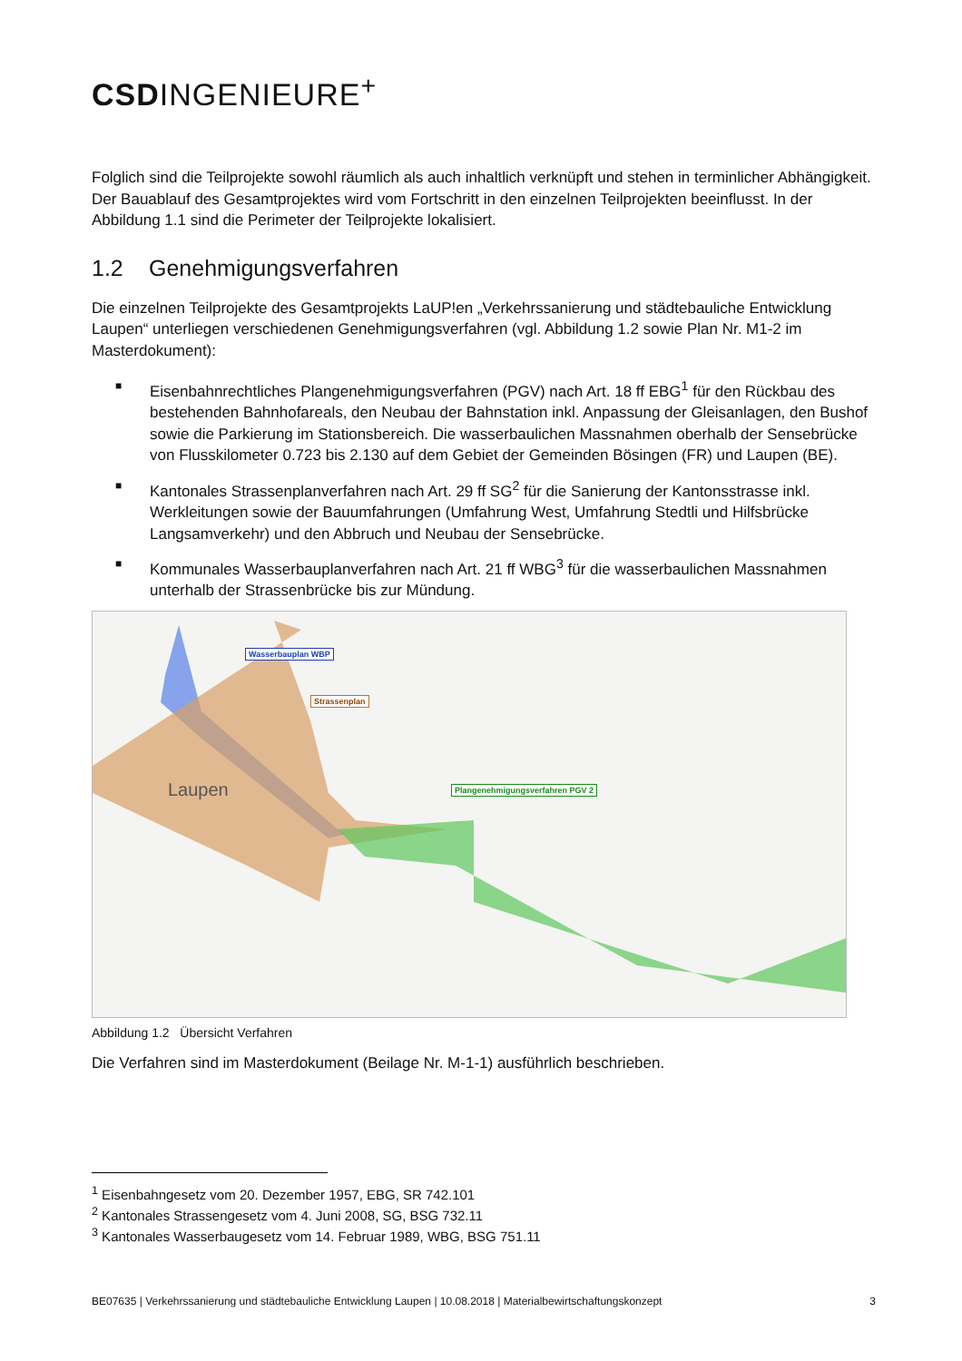CSDINGENIEURE<sup>+</sup>
Folglich sind die Teilprojekte sowohl räumlich als auch inhaltlich verknüpft und stehen in terminlicher Abhängigkeit. Der Bauablauf des Gesamtprojektes wird vom Fortschritt in den einzelnen Teilprojekten beeinflusst. In der Abbildung 1.1 sind die Perimeter der Teilprojekte lokalisiert.
1.2 Genehmigungsverfahren
Die einzelnen Teilprojekte des Gesamtprojekts LaUP!en „Verkehrssanierung und städtebauliche Entwicklung Laupen“ unterliegen verschiedenen Genehmigungsverfahren (vgl. Abbildung 1.2 sowie Plan Nr. M1-2 im Masterdokument):
■ Eisenbahnrechtliches Plangenehmigungsverfahren (PGV) nach Art. 18 ff EBG<sup>1</sup> für den Rückbau des bestehenden Bahnhofareals, den Neubau der Bahnstation inkl. Anpassung der Gleisanlagen, den Bushof sowie die Parkierung im Stationsbereich. Die wasserbaulichen Massnahmen oberhalb der Sensebrücke von Flusskilometer 0.723 bis 2.130 auf dem Gebiet der Gemeinden Bösingen (FR) und Laupen (BE).
■ Kantonales Strassenplanverfahren nach Art. 29 ff SG<sup>2</sup> für die Sanierung der Kantonsstrasse inkl. Werkleitungen sowie der Bauumfahrungen (Umfahrung West, Umfahrung Stedtli und Hilfsbrücke Langsamverkehr) und den Abbruch und Neubau der Sensebrücke.
■ Kommunales Wasserbauplanverfahren nach Art. 21 ff WBG<sup>3</sup> für die wasserbaulichen Massnahmen unterhalb der Strassenbrücke bis zur Mündung.
Wasserbauplan WBP
Strassenplan
Plangenehmigungsverfahren PGV 2
Laupen
Abbildung 1.2 Übersicht Verfahren
Die Verfahren sind im Masterdokument (Beilage Nr. M-1-1) ausführlich beschrieben.
<sup>1</sup> Eisenbahngesetz vom 20. Dezember 1957, EBG, SR 742.101
<sup>2</sup> Kantonales Strassengesetz vom 4. Juni 2008, SG, BSG 732.11
<sup>3</sup> Kantonales Wasserbaugesetz vom 14. Februar 1989, WBG, BSG 751.11
BE07635 | Verkehrssanierung und städtebauliche Entwicklung Laupen | 10.08.2018 | Materialbewirtschaftungskonzept 3